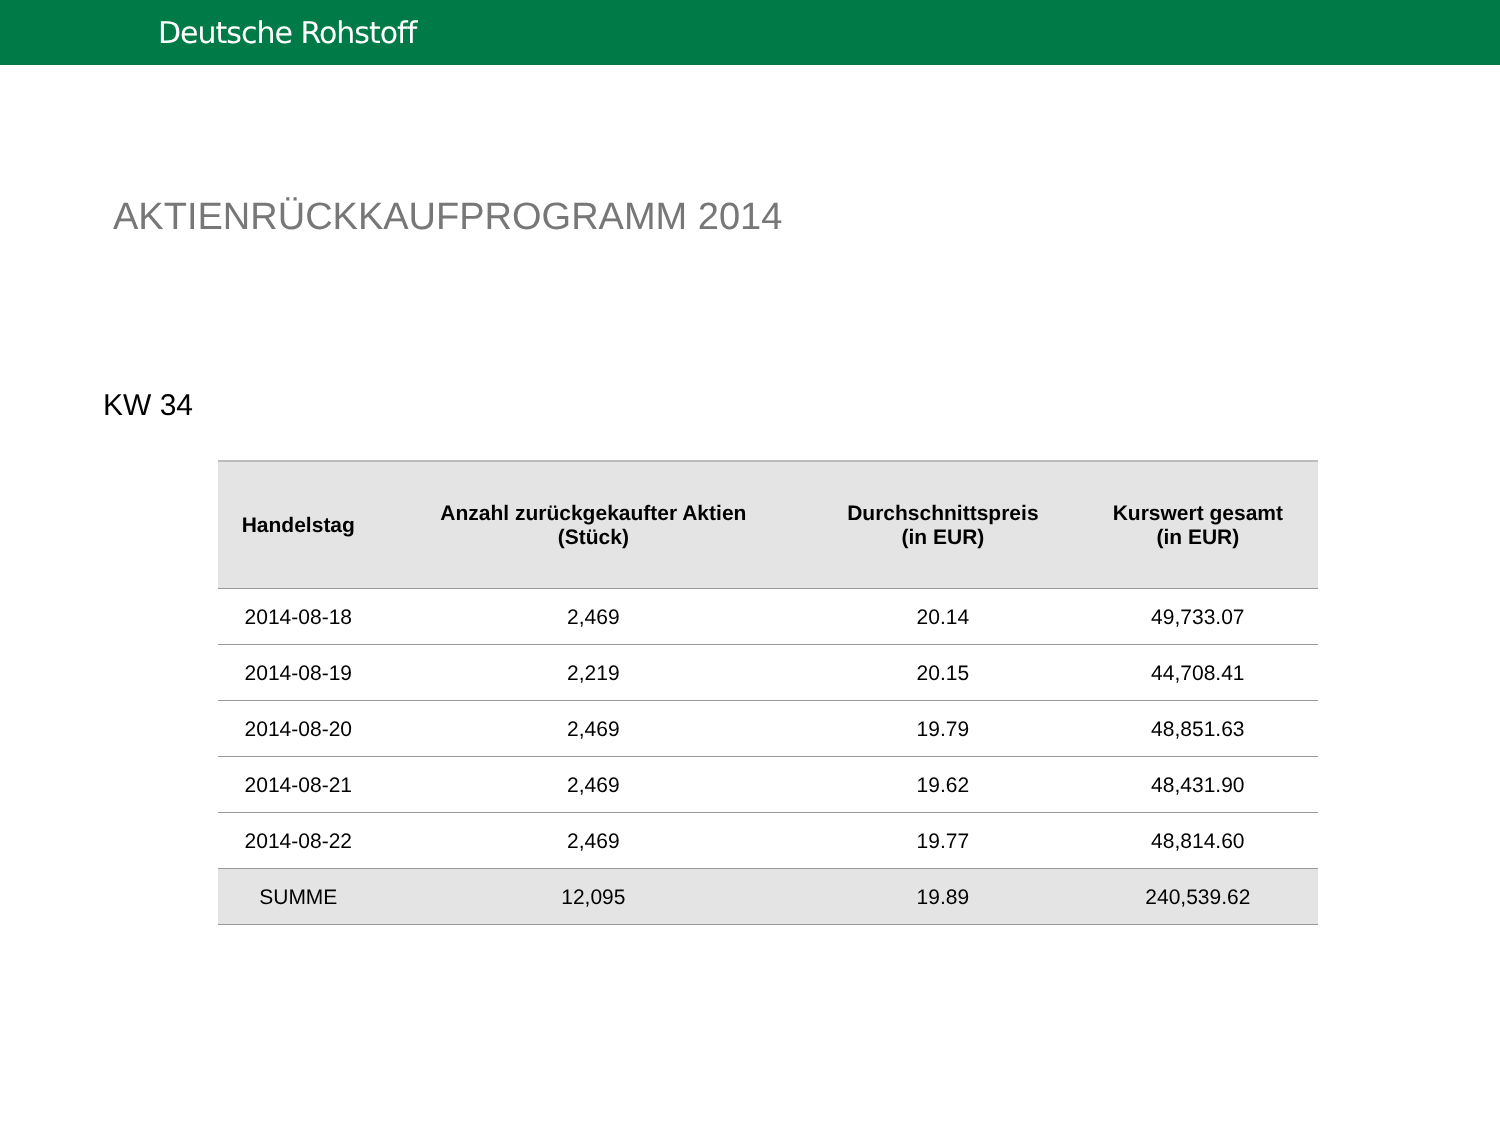Deutsche Rohstoff
AKTIENRÜCKKAUFPROGRAMM 2014
KW 34
| Handelstag | Anzahl zurückgekaufter Aktien (Stück) | Durchschnittspreis (in EUR) | Kurswert gesamt (in EUR) |
| --- | --- | --- | --- |
| 2014-08-18 | 2,469 | 20.14 | 49,733.07 |
| 2014-08-19 | 2,219 | 20.15 | 44,708.41 |
| 2014-08-20 | 2,469 | 19.79 | 48,851.63 |
| 2014-08-21 | 2,469 | 19.62 | 48,431.90 |
| 2014-08-22 | 2,469 | 19.77 | 48,814.60 |
| SUMME | 12,095 | 19.89 | 240,539.62 |